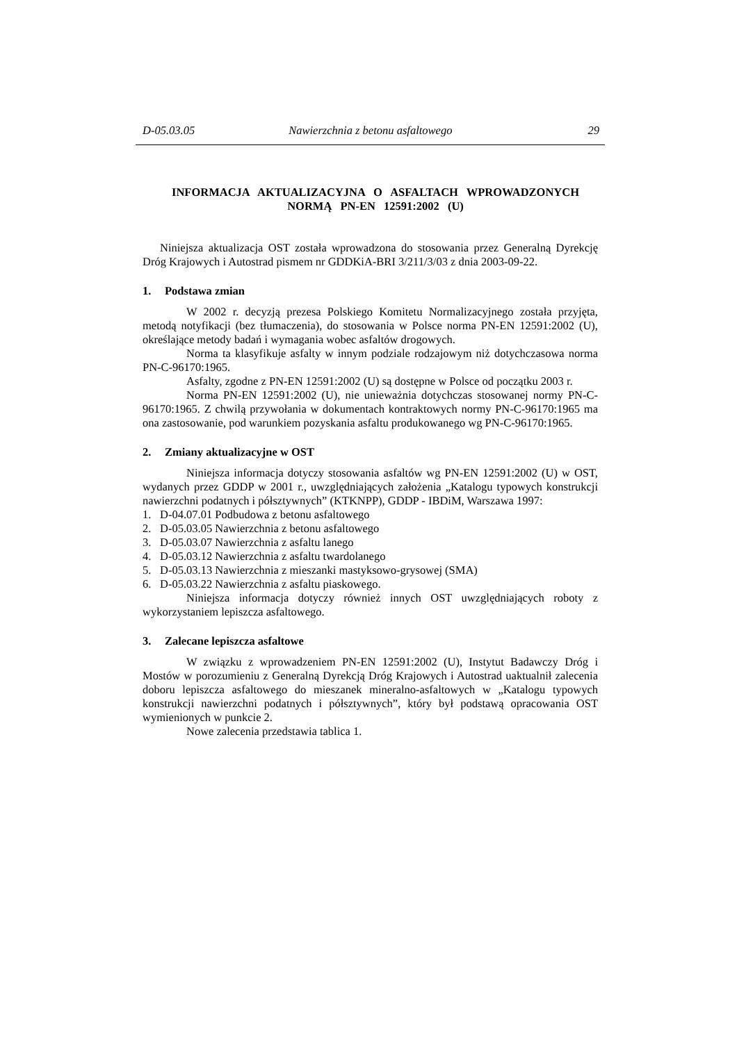D-05.03.05 Nawierzchnia z betonu asfaltowego 29
INFORMACJA AKTUALIZACYJNA O ASFALTACH WPROWADZONYCH
NORMĄ PN-EN 12591:2002 (U)
Niniejsza aktualizacja OST została wprowadzona do stosowania przez Generalną Dyrekcję Dróg Krajowych i Autostrad pismem nr GDDKiA-BRI 3/211/3/03 z dnia 2003-09-22.
1. Podstawa zmian
W 2002 r. decyzją prezesa Polskiego Komitetu Normalizacyjnego została przyjęta, metodą notyfikacji (bez tłumaczenia), do stosowania w Polsce norma PN-EN 12591:2002 (U), określające metody badań i wymagania wobec asfaltów drogowych.
Norma ta klasyfikuje asfalty w innym podziale rodzajowym niż dotychczasowa norma PN-C-96170:1965.
Asfalty, zgodne z PN-EN 12591:2002 (U) są dostępne w Polsce od początku 2003 r.
Norma PN-EN 12591:2002 (U), nie unieważnia dotychczas stosowanej normy PN-C-96170:1965. Z chwilą przywołania w dokumentach kontraktowych normy PN-C-96170:1965 ma ona zastosowanie, pod warunkiem pozyskania asfaltu produkowanego wg PN-C-96170:1965.
2. Zmiany aktualizacyjne w OST
Niniejsza informacja dotyczy stosowania asfaltów wg PN-EN 12591:2002 (U) w OST, wydanych przez GDDP w 2001 r., uwzględniających założenia „Katalogu typowych konstrukcji nawierzchni podatnych i półsztywnych” (KTKNPP), GDDP - IBDiM, Warszawa 1997:
1. D-04.07.01 Podbudowa z betonu asfaltowego
2. D-05.03.05 Nawierzchnia z betonu asfaltowego
3. D-05.03.07 Nawierzchnia z asfaltu lanego
4. D-05.03.12 Nawierzchnia z asfaltu twardolanego
5. D-05.03.13 Nawierzchnia z mieszanki mastyksowo-grysowej (SMA)
6. D-05.03.22 Nawierzchnia z asfaltu piaskowego.
Niniejsza informacja dotyczy również innych OST uwzględniających roboty z wykorzystaniem lepiszcza asfaltowego.
3. Zalecane lepiszcza asfaltowe
W związku z wprowadzeniem PN-EN 12591:2002 (U), Instytut Badawczy Dróg i Mostów w porozumieniu z Generalną Dyrekcją Dróg Krajowych i Autostrad uaktualnił zalecenia doboru lepiszcza asfaltowego do mieszanek mineralno-asfaltowych w „Katalogu typowych konstrukcji nawierzchni podatnych i półsztywnych”, który był podstawą opracowania OST wymienionych w punkcie 2.
Nowe zalecenia przedstawia tablica 1.